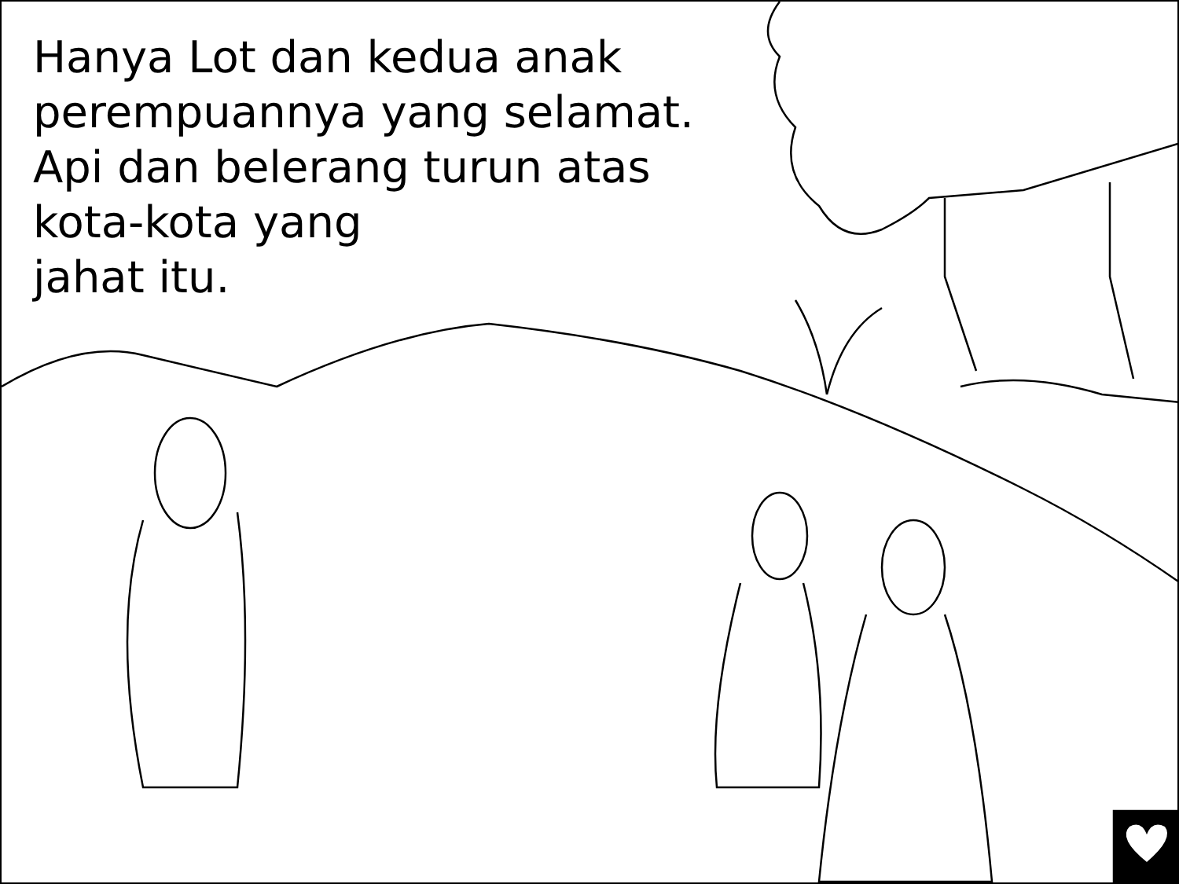Hanya Lot dan kedua anak
perempuannya yang selamat.
Api dan belerang turun atas
kota-kota yang
jahat itu.